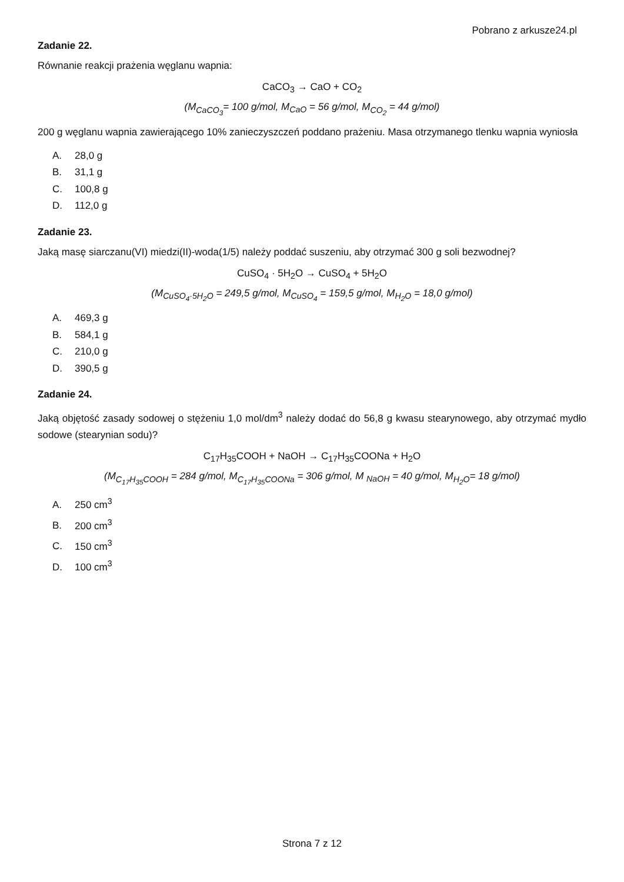Pobrano z arkusze24.pl
Zadanie 22.
Równanie reakcji prażenia węglanu wapnia:
CaCO<sub>3</sub> → CaO + CO<sub>2</sub>
(M<sub>CaCO<sub>3</sub></sub>= 100 g/mol, M<sub>CaO</sub> = 56 g/mol, M<sub>CO<sub>2</sub></sub> = 44 g/mol)
200 g węglanu wapnia zawierającego 10% zanieczyszczeń poddano prażeniu. Masa otrzymanego tlenku wapnia wyniosła
A. 28,0 g
B. 31,1 g
C. 100,8 g
D. 112,0 g
Zadanie 23.
Jaką masę siarczanu(VI) miedzi(II)-woda(1/5) należy poddać suszeniu, aby otrzymać 300 g soli bezwodnej?
CuSO<sub>4</sub> · 5H<sub>2</sub>O → CuSO<sub>4</sub> + 5H<sub>2</sub>O
(M<sub>CuSO<sub>4</sub>·5H<sub>2</sub>O</sub> = 249,5 g/mol, M<sub>CuSO<sub>4</sub></sub> = 159,5 g/mol, M<sub>H<sub>2</sub>O</sub> = 18,0 g/mol)
A. 469,3 g
B. 584,1 g
C. 210,0 g
D. 390,5 g
Zadanie 24.
Jaką objętość zasady sodowej o stężeniu 1,0 mol/dm<sup>3</sup> należy dodać do 56,8 g kwasu stearynowego, aby otrzymać mydło sodowe (stearynian sodu)?
C<sub>17</sub>H<sub>35</sub>COOH + NaOH → C<sub>17</sub>H<sub>35</sub>COONa + H<sub>2</sub>O
(M<sub>C<sub>17</sub>H<sub>35</sub>COOH</sub> = 284 g/mol, M<sub>C<sub>17</sub>H<sub>35</sub>COONa</sub> = 306 g/mol, M <sub>NaOH</sub> = 40 g/mol, M<sub>H<sub>2</sub>O</sub>= 18 g/mol)
A. 250 cm<sup>3</sup>
B. 200 cm<sup>3</sup>
C. 150 cm<sup>3</sup>
D. 100 cm<sup>3</sup>
Strona 7 z 12